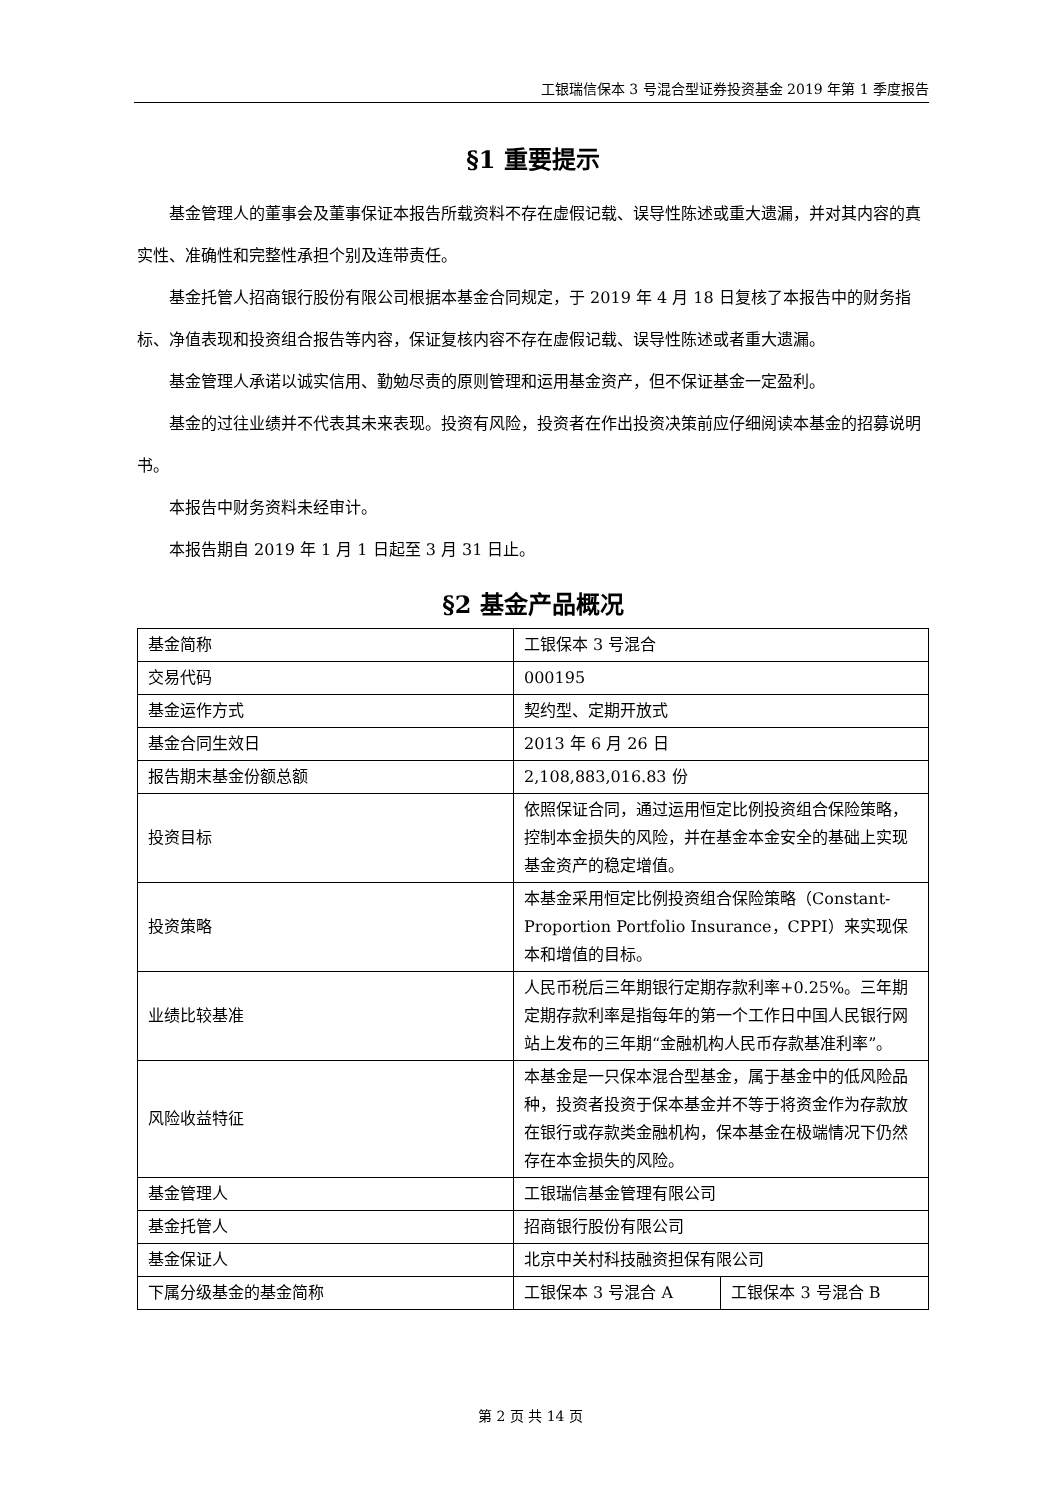工银瑞信保本 3 号混合型证券投资基金 2019 年第 1 季度报告
§1 重要提示
基金管理人的董事会及董事保证本报告所载资料不存在虚假记载、误导性陈述或重大遗漏，并对其内容的真实性、准确性和完整性承担个别及连带责任。
基金托管人招商银行股份有限公司根据本基金合同规定，于 2019 年 4 月 18 日复核了本报告中的财务指标、净值表现和投资组合报告等内容，保证复核内容不存在虚假记载、误导性陈述或者重大遗漏。
基金管理人承诺以诚实信用、勤勉尽责的原则管理和运用基金资产，但不保证基金一定盈利。
基金的过往业绩并不代表其未来表现。投资有风险，投资者在作出投资决策前应仔细阅读本基金的招募说明书。
本报告中财务资料未经审计。
本报告期自 2019 年 1 月 1 日起至 3 月 31 日止。
§2 基金产品概况
| 基金简称 | 工银保本 3 号混合 | |
| 交易代码 | 000195 | |
| 基金运作方式 | 契约型、定期开放式 | |
| 基金合同生效日 | 2013 年 6 月 26 日 | |
| 报告期末基金份额总额 | 2,108,883,016.83 份 | |
| 投资目标 | 依照保证合同，通过运用恒定比例投资组合保险策略，控制本金损失的风险，并在基金本金安全的基础上实现基金资产的稳定增值。 | |
| 投资策略 | 本基金采用恒定比例投资组合保险策略（Constant-Proportion Portfolio Insurance，CPPI）来实现保本和增值的目标。 | |
| 业绩比较基准 | 人民币税后三年期银行定期存款利率+0.25%。三年期定期存款利率是指每年的第一个工作日中国人民银行网站上发布的三年期“金融机构人民币存款基准利率”。 | |
| 风险收益特征 | 本基金是一只保本混合型基金，属于基金中的低风险品种，投资者投资于保本基金并不等于将资金作为存款放在银行或存款类金融机构，保本基金在极端情况下仍然存在本金损失的风险。 | |
| 基金管理人 | 工银瑞信基金管理有限公司 | |
| 基金托管人 | 招商银行股份有限公司 | |
| 基金保证人 | 北京中关村科技融资担保有限公司 | |
| 下属分级基金的基金简称 | 工银保本 3 号混合 A | 工银保本 3 号混合 B |
第 2 页 共 14 页